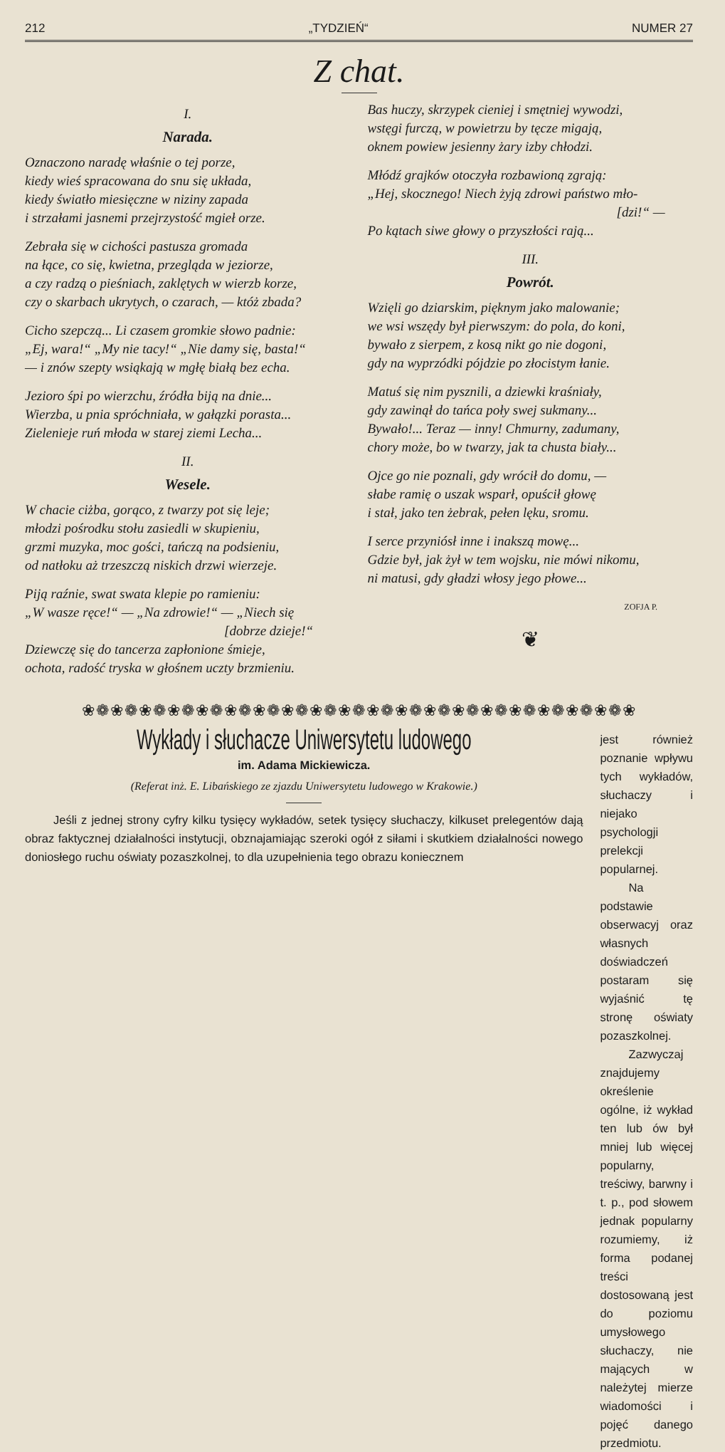212 „TYDZIEŃ“NUMER 27
Z chat.
I.
Narada.
Oznaczono naradę właśnie o tej porze,
kiedy wieś spracowana do snu się układa,
kiedy światło miesięczne w niziny zapada
i strzałami jasnemi przejrzystość mgieł orze.
Zebrała się w cichości pastusza gromada
na łące, co się, kwietna, przegląda w jeziorze,
a czy radzą o pieśniach, zaklętych w wierzb korze,
czy o skarbach ukrytych, o czarach, — któż zbada?
Cicho szepczą... Li czasem gromkie słowo padnie:
„Ej, wara!“ „My nie tacy!“ „Nie damy się, basta!“
— i znów szepty wsiąkają w mgłę białą bez echa.
Jezioro śpi po wierzchu, źródła biją na dnie...
Wierzba, u pnia spróchniała, w gałązki porasta...
Zielenieje ruń młoda w starej ziemi Lecha...
II.
Wesele.
W chacie ciżba, gorąco, z twarzy pot się leje;
młodzi pośrodku stołu zasiedli w skupieniu,
grzmi muzyka, moc gości, tańczą na podsieniu,
od natłoku aż trzeszczą niskich drzwi wierzeje.
Piją raźnie, swat swata klepie po ramieniu:
„W wasze ręce!“ — „Na zdrowie!“ — „Niech się
[dobrze dzieje!“
Dziewczę się do tancerza zapłonione śmieje,
ochota, radość tryska w głośnem uczty brzmieniu.
Bas huczy, skrzypek cieniej i smętniej wywodzi,
wstęgi furczą, w powietrzu by tęcze migają,
oknem powiew jesienny żary izby chłodzi.
Młódź grajków otoczyła rozbawioną zgrają:
„Hej, skocznego! Niech żyją zdrowi państwo mło-
[dzi!“ —
Po kątach siwe głowy o przyszłości rają...
III.
Powrót.
Wzięli go dziarskim, pięknym jako malowanie;
we wsi wszędy był pierwszym: do pola, do koni,
bywało z sierpem, z kosą nikt go nie dogoni,
gdy na wyprzódki pójdzie po złocistym łanie.
Matuś się nim pysznili, a dziewki kraśniały,
gdy zawinął do tańca poły swej sukmany...
Bywało!... Teraz — inny! Chmurny, zadumany,
chory może, bo w twarzy, jak ta chusta biały...
Ojce go nie poznali, gdy wrócił do domu, —
słabe ramię o uszak wsparł, opuścił głowę
i stał, jako ten żebrak, pełen lęku, sromu.
I serce przyniósł inne i inakszą mowę...
Gdzie był, jak żył w tem wojsku, nie mówi nikomu,
ni matusi, gdy gładzi włosy jego płowe...
ZOFJA P.
❦
❀❁❀❁❀❁❀❁❀❁❀❁❀❁❀❁❀❁❀❁❀❁❀❁❀❁❀❁❀❁❀❁❀❁❀❁❀❁❀
Wykłady i słuchacze Uniwersytetu ludowego
im. Adama Mickiewicza.
(Referat inż. E. Libańskiego ze zjazdu Uniwersytetu ludowego w Krakowie.)
Jeśli z jednej strony cyfry kilku tysięcy wykładów, setek tysięcy słuchaczy, kilkuset prelegentów dają obraz faktycznej działalności instytucji, obznajamiając szeroki ogół z siłami i skutkiem działalności nowego doniosłego ruchu oświaty pozaszkolnej, to dla uzupełnienia tego obrazu koniecznem
jest również poznanie wpływu tych wykładów, słuchaczy i niejako psychologji prelekcji popularnej.
Na podstawie obserwacyj oraz własnych doświadczeń postaram się wyjaśnić tę stronę oświaty pozaszkolnej.
Zazwyczaj znajdujemy określenie ogólne, iż wykład ten lub ów był mniej lub więcej popularny, treściwy, barwny i t. p., pod słowem jednak popularny rozumiemy, iż forma podanej treści dostosowaną jest do poziomu umysłowego słuchaczy, nie mających w należytej mierze wiadomości i pojęć danego przedmiotu.